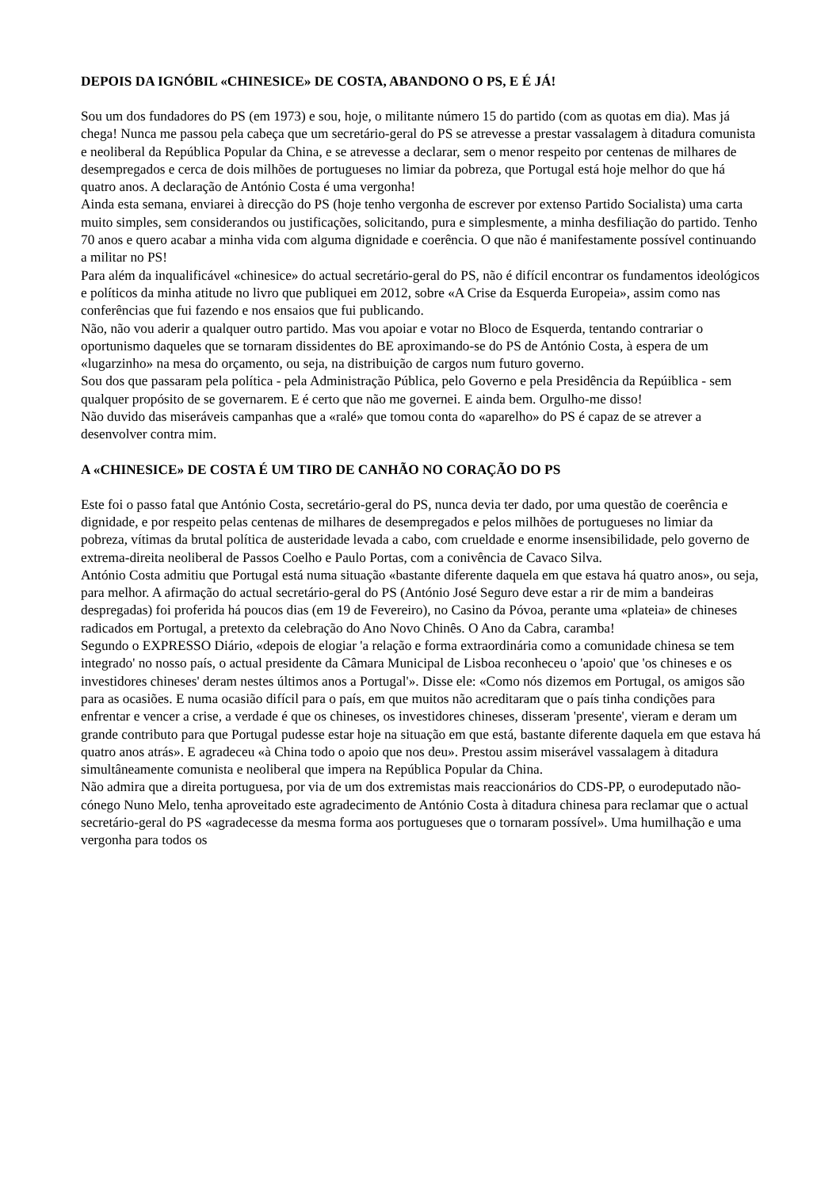DEPOIS DA IGNÓBIL «CHINESICE» DE COSTA, ABANDONO O PS, E É JÁ!
Sou um dos fundadores do PS (em 1973) e sou, hoje, o militante número 15 do partido (com as quotas em dia). Mas já chega! Nunca me passou pela cabeça que um secretário-geral do PS se atrevesse a prestar vassalagem à ditadura comunista e neoliberal da República Popular da China, e se atrevesse a declarar, sem o menor respeito por centenas de milhares de desempregados e cerca de dois milhões de portugueses no limiar da pobreza, que Portugal está hoje melhor do que há quatro anos. A declaração de António Costa é uma vergonha!
Ainda esta semana, enviarei à direcção do PS (hoje tenho vergonha de escrever por extenso Partido Socialista) uma carta muito simples, sem considerandos ou justificações, solicitando, pura e simplesmente, a minha desfiliação do partido. Tenho 70 anos e quero acabar a minha vida com alguma dignidade e coerência. O que não é manifestamente possível continuando a militar no PS!
Para além da inqualificável «chinesice» do actual secretário-geral do PS, não é difícil encontrar os fundamentos ideológicos e políticos da minha atitude no livro que publiquei em 2012, sobre «A Crise da Esquerda Europeia», assim como nas conferências que fui fazendo e nos ensaios que fui publicando.
Não, não vou aderir a qualquer outro partido. Mas vou apoiar e votar no Bloco de Esquerda, tentando contrariar o oportunismo daqueles que se tornaram dissidentes do BE aproximando-se do PS de António Costa, à espera de um «lugarzinho» na mesa do orçamento, ou seja, na distribuição de cargos num futuro governo.
Sou dos que passaram pela política - pela Administração Pública, pelo Governo e pela Presidência da Repúiblica - sem qualquer propósito de se governarem. E é certo que não me governei. E ainda bem. Orgulho-me disso!
Não duvido das miseráveis campanhas que a «ralé» que tomou conta do «aparelho» do PS é capaz de se atrever a desenvolver contra mim.
A «CHINESICE» DE COSTA É UM TIRO DE CANHÃO NO CORAÇÃO DO PS
Este foi o passo fatal que António Costa, secretário-geral do PS, nunca devia ter dado, por uma questão de coerência e dignidade, e por respeito pelas centenas de milhares de desempregados e pelos milhões de portugueses no limiar da pobreza, vítimas da brutal política de austeridade levada a cabo, com crueldade e enorme insensibilidade, pelo governo de extrema-direita neoliberal de Passos Coelho e Paulo Portas, com a conivência de Cavaco Silva.
António Costa admitiu que Portugal está numa situação «bastante diferente daquela em que estava há quatro anos», ou seja, para melhor. A afirmação do actual secretário-geral do PS (António José Seguro deve estar a rir de mim a bandeiras despregadas) foi proferida há poucos dias (em 19 de Fevereiro), no Casino da Póvoa, perante uma «plateia» de chineses radicados em Portugal, a pretexto da celebração do Ano Novo Chinês. O Ano da Cabra, caramba!
Segundo o EXPRESSO Diário, «depois de elogiar 'a relação e forma extraordinária como a comunidade chinesa se tem integrado' no nosso país, o actual presidente da Câmara Municipal de Lisboa reconheceu o 'apoio' que 'os chineses e os investidores chineses' deram nestes últimos anos a Portugal'». Disse ele: «Como nós dizemos em Portugal, os amigos são para as ocasiões. E numa ocasião difícil para o país, em que muitos não acreditaram que o país tinha condições para enfrentar e vencer a crise, a verdade é que os chineses, os investidores chineses, disseram 'presente', vieram e deram um grande contributo para que Portugal pudesse estar hoje na situação em que está, bastante diferente daquela em que estava há quatro anos atrás». E agradeceu «à China todo o apoio que nos deu». Prestou assim miserável vassalagem à ditadura simultâneamente comunista e neoliberal que impera na República Popular da China.
Não admira que a direita portuguesa, por via de um dos extremistas mais reaccionários do CDS-PP, o eurodeputado não-cónego Nuno Melo, tenha aproveitado este agradecimento de António Costa à ditadura chinesa para reclamar que o actual secretário-geral do PS «agradecesse da mesma forma aos portugueses que o tornaram possível». Uma humilhação e uma vergonha para todos os